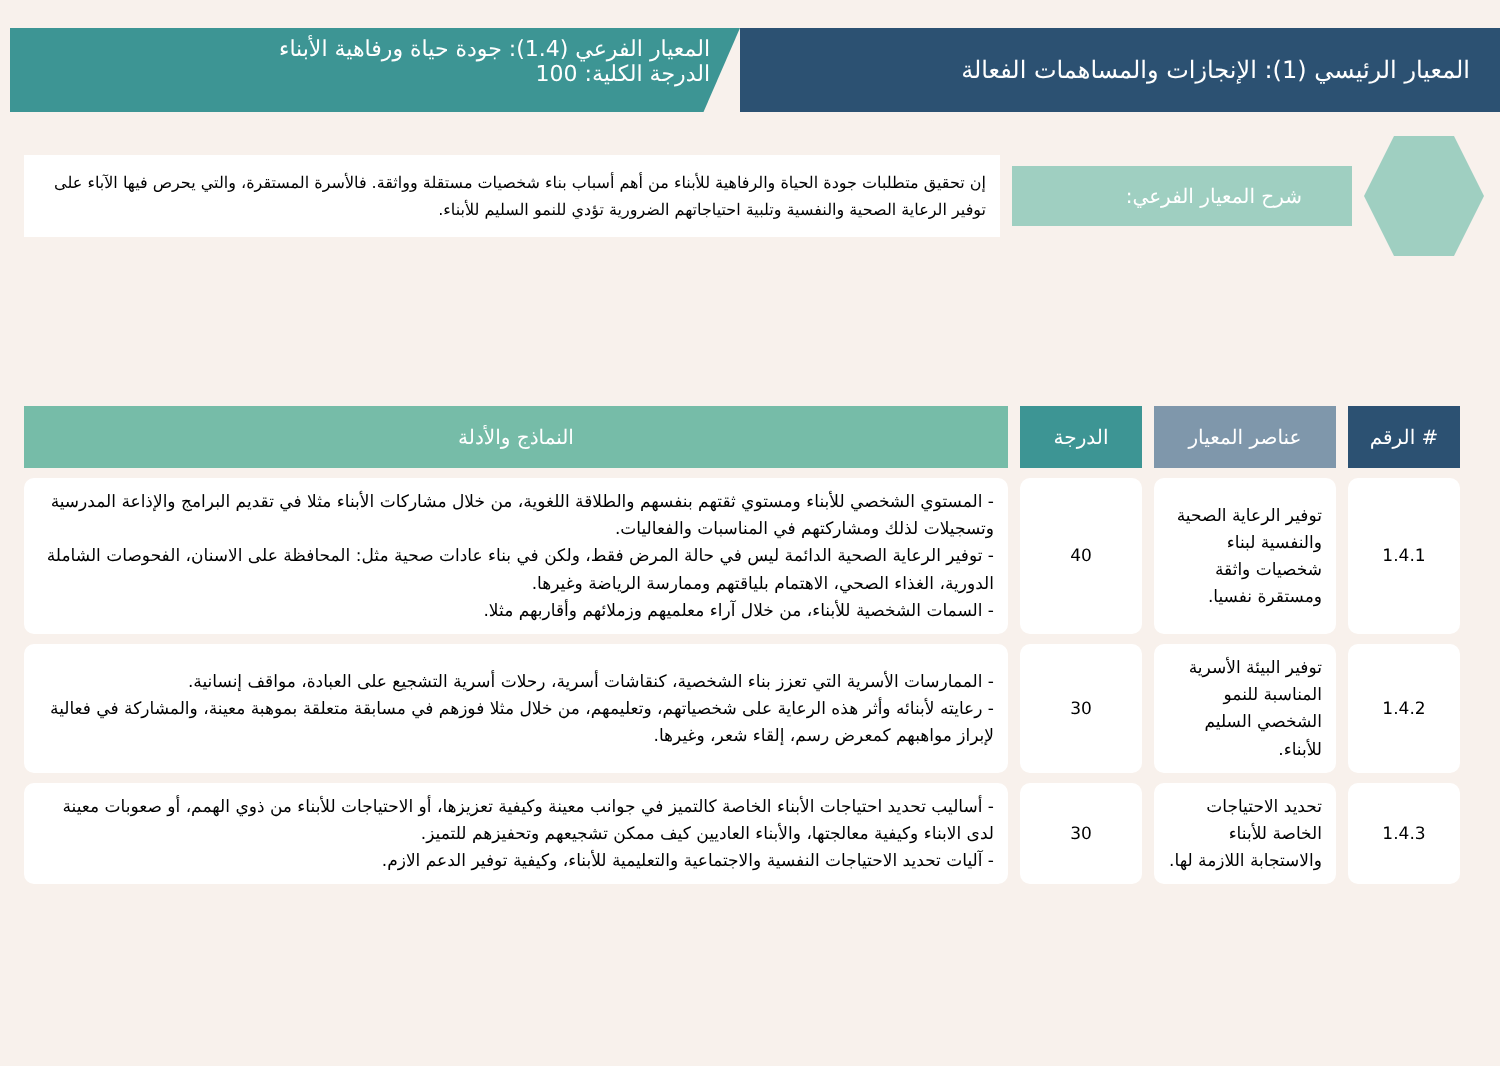المعيار الرئيسي (1): الإنجازات والمساهمات الفعالة
المعيار الفرعي (1.4): جودة حياة ورفاهية الأبناء
الدرجة الكلية: 100
شرح المعيار الفرعي:
إن تحقيق متطلبات جودة الحياة والرفاهية للأبناء من أهم أسباب بناء شخصيات مستقلة وواثقة. فالأسرة المستقرة، والتي يحرص فيها الآباء على توفير الرعاية الصحية والنفسية وتلبية احتياجاتهم الضرورية تؤدي للنمو السليم للأبناء.
| # الرقم | عناصر المعيار | الدرجة | النماذج والأدلة |
| --- | --- | --- | --- |
| 1.4.1 | توفير الرعاية الصحية والنفسية لبناء شخصيات واثقة ومستقرة نفسيا. | 40 | - المستوي الشخصي للأبناء ومستوي ثقتهم بنفسهم والطلاقة اللغوية، من خلال مشاركات الأبناء مثلا في تقديم البرامج والإذاعة المدرسية وتسجيلات لذلك ومشاركتهم في المناسبات والفعاليات. - توفير الرعاية الصحية الدائمة ليس في حالة المرض فقط، ولكن في بناء عادات صحية مثل: المحافظة على الاسنان، الفحوصات الشاملة الدورية، الغذاء الصحي، الاهتمام بلياقتهم وممارسة الرياضة وغيرها. - السمات الشخصية للأبناء، من خلال آراء معلميهم وزملائهم وأقاربهم مثلا. |
| 1.4.2 | توفير البيئة الأسرية المناسبة للنمو الشخصي السليم للأبناء. | 30 | - الممارسات الأسرية التي تعزز بناء الشخصية، كنقاشات أسرية، رحلات أسرية التشجيع على العبادة، مواقف إنسانية. - رعايته لأبنائه وأثر هذه الرعاية على شخصياتهم، وتعليمهم، من خلال مثلا فوزهم في مسابقة متعلقة بموهبة معينة، والمشاركة في فعالية لإبراز مواهبهم كمعرض رسم، إلقاء شعر، وغيرها. |
| 1.4.3 | تحديد الاحتياجات الخاصة للأبناء والاستجابة اللازمة لها. | 30 | - أساليب تحديد احتياجات الأبناء الخاصة كالتميز في جوانب معينة وكيفية تعزيزها، أو الاحتياجات للأبناء من ذوي الهمم، أو صعوبات معينة لدى الابناء وكيفية معالجتها، والأبناء العاديين كيف ممكن تشجيعهم وتحفيزهم للتميز. - آليات تحديد الاحتياجات النفسية والاجتماعية والتعليمية للأبناء، وكيفية توفير الدعم الازم. |